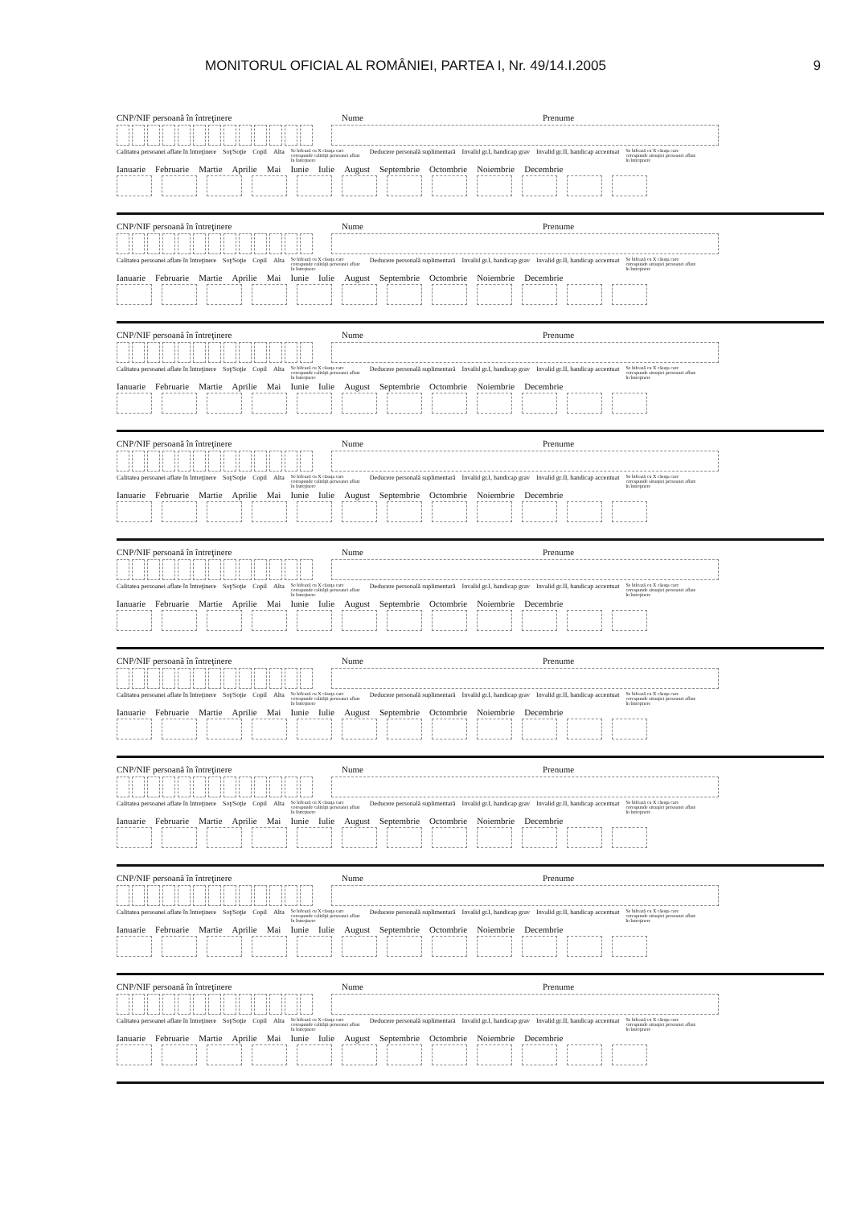MONITORUL OFICIAL AL ROMÂNIEI, PARTEA I, Nr. 49/14.I.2005 9
CNP/NIF persoană în întreţinere Nume Prenume
Calitatea persoanei aflate în întreţinere Soţ/Soţie Copil Alta Se bifează cu X căsuţa care corespunde calităţii persoanei aflate în întreţinere Deducere personală suplimentară Invalid gr.I, handicap grav Invalid gr.II, handicap accentuat Se bifează cu X căsuţa care corespunde situaţiei persoanei aflate în întreţinere
Ianuarie Februarie Martie Aprilie Mai Iunie Iulie August Septembrie Octombrie Noiembrie Decembrie
CNP/NIF persoană în întreţinere Nume Prenume
Calitatea persoanei aflate în întreţinere Soţ/Soţie Copil Alta Se bifează cu X căsuţa care corespunde calităţii persoanei aflate în întreţinere Deducere personală suplimentară Invalid gr.I, handicap grav Invalid gr.II, handicap accentuat Se bifează cu X căsuţa care corespunde situaţiei persoanei aflate în întreţinere
Ianuarie Februarie Martie Aprilie Mai Iunie Iulie August Septembrie Octombrie Noiembrie Decembrie
CNP/NIF persoană în întreţinere Nume Prenume
Calitatea persoanei aflate în întreţinere Soţ/Soţie Copil Alta Se bifează cu X căsuţa care corespunde calităţii persoanei aflate în întreţinere Deducere personală suplimentară Invalid gr.I, handicap grav Invalid gr.II, handicap accentuat Se bifează cu X căsuţa care corespunde situaţiei persoanei aflate în întreţinere
Ianuarie Februarie Martie Aprilie Mai Iunie Iulie August Septembrie Octombrie Noiembrie Decembrie
CNP/NIF persoană în întreţinere Nume Prenume
Calitatea persoanei aflate în întreţinere Soţ/Soţie Copil Alta Se bifează cu X căsuţa care corespunde calităţii persoanei aflate în întreţinere Deducere personală suplimentară Invalid gr.I, handicap grav Invalid gr.II, handicap accentuat Se bifează cu X căsuţa care corespunde situaţiei persoanei aflate în întreţinere
Ianuarie Februarie Martie Aprilie Mai Iunie Iulie August Septembrie Octombrie Noiembrie Decembrie
CNP/NIF persoană în întreţinere Nume Prenume
Calitatea persoanei aflate în întreţinere Soţ/Soţie Copil Alta Se bifează cu X căsuţa care corespunde calităţii persoanei aflate în întreţinere Deducere personală suplimentară Invalid gr.I, handicap grav Invalid gr.II, handicap accentuat Se bifează cu X căsuţa care corespunde situaţiei persoanei aflate în întreţinere
Ianuarie Februarie Martie Aprilie Mai Iunie Iulie August Septembrie Octombrie Noiembrie Decembrie
CNP/NIF persoană în întreţinere Nume Prenume
Calitatea persoanei aflate în întreţinere Soţ/Soţie Copil Alta Se bifează cu X căsuţa care corespunde calităţii persoanei aflate în întreţinere Deducere personală suplimentară Invalid gr.I, handicap grav Invalid gr.II, handicap accentuat Se bifează cu X căsuţa care corespunde situaţiei persoanei aflate în întreţinere
Ianuarie Februarie Martie Aprilie Mai Iunie Iulie August Septembrie Octombrie Noiembrie Decembrie
CNP/NIF persoană în întreţinere Nume Prenume
Calitatea persoanei aflate în întreţinere Soţ/Soţie Copil Alta Se bifează cu X căsuţa care corespunde calităţii persoanei aflate în întreţinere Deducere personală suplimentară Invalid gr.I, handicap grav Invalid gr.II, handicap accentuat Se bifează cu X căsuţa care corespunde situaţiei persoanei aflate în întreţinere
Ianuarie Februarie Martie Aprilie Mai Iunie Iulie August Septembrie Octombrie Noiembrie Decembrie
CNP/NIF persoană în întreţinere Nume Prenume
Calitatea persoanei aflate în întreţinere Soţ/Soţie Copil Alta Se bifează cu X căsuţa care corespunde calităţii persoanei aflate în întreţinere Deducere personală suplimentară Invalid gr.I, handicap grav Invalid gr.II, handicap accentuat Se bifează cu X căsuţa care corespunde situaţiei persoanei aflate în întreţinere
Ianuarie Februarie Martie Aprilie Mai Iunie Iulie August Septembrie Octombrie Noiembrie Decembrie
CNP/NIF persoană în întreţinere Nume Prenume
Calitatea persoanei aflate în întreţinere Soţ/Soţie Copil Alta Se bifează cu X căsuţa care corespunde calităţii persoanei aflate în întreţinere Deducere personală suplimentară Invalid gr.I, handicap grav Invalid gr.II, handicap accentuat Se bifează cu X căsuţa care corespunde situaţiei persoanei aflate în întreţinere
Ianuarie Februarie Martie Aprilie Mai Iunie Iulie August Septembrie Octombrie Noiembrie Decembrie